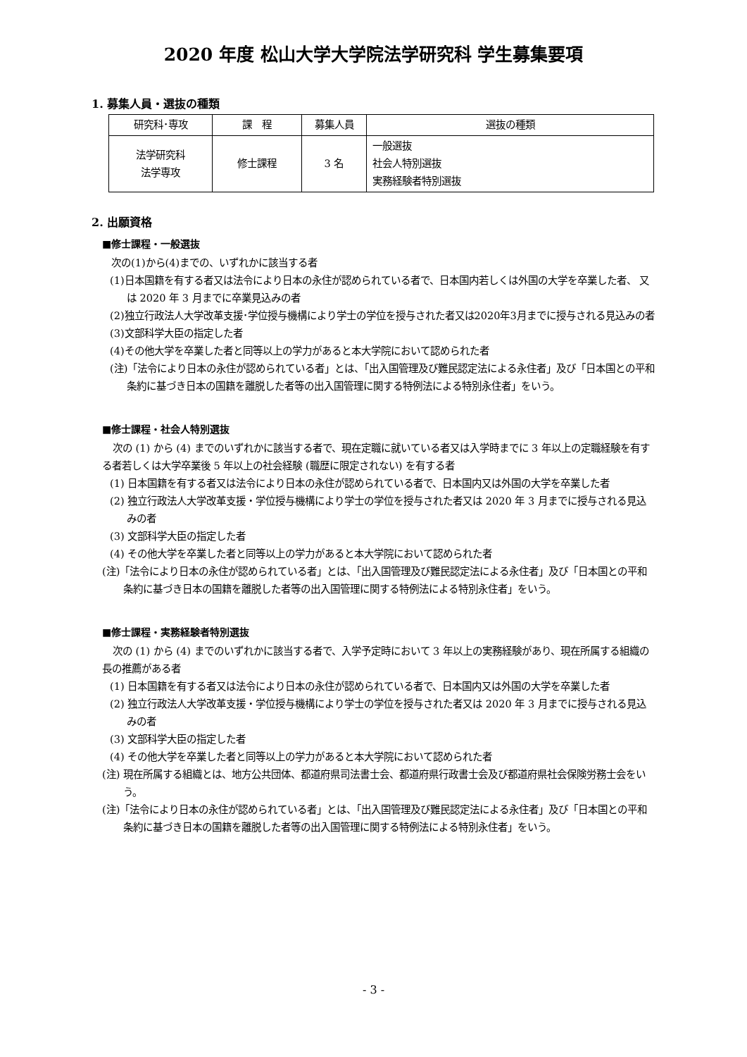2020 年度 松山大学大学院法学研究科 学生募集要項
1. 募集人員・選抜の種類
| 研究科･専攻 | 課 程 | 募集人員 | 選抜の種類 |
| --- | --- | --- | --- |
| 法学研究科 法学専攻 | 修士課程 | 3 名 | 一般選抜 社会人特別選抜 実務経験者特別選抜 |
2. 出願資格
■修士課程・一般選抜
次の(1)から(4)までの、いずれかに該当する者
(1)日本国籍を有する者又は法令により日本の永住が認められている者で、日本国内若しくは外国の大学を卒業した者、 又は 2020 年 3 月までに卒業見込みの者
(2)独立行政法人大学改革支援･学位授与機構により学士の学位を授与された者又は2020年3月までに授与される見込みの者
(3)文部科学大臣の指定した者
(4)その他大学を卒業した者と同等以上の学力があると本大学院において認められた者
(注)「法令により日本の永住が認められている者」とは、「出入国管理及び難民認定法による永住者」及び「日本国との平和条約に基づき日本の国籍を離脱した者等の出入国管理に関する特例法による特別永住者」をいう。
■修士課程・社会人特別選抜
次の (1) から (4) までのいずれかに該当する者で、現在定職に就いている者又は入学時までに 3 年以上の定職経験を有する者若しくは大学卒業後 5 年以上の社会経験 (職歴に限定されない) を有する者
(1) 日本国籍を有する者又は法令により日本の永住が認められている者で、日本国内又は外国の大学を卒業した者
(2) 独立行政法人大学改革支援・学位授与機構により学士の学位を授与された者又は 2020 年 3 月までに授与される見込みの者
(3) 文部科学大臣の指定した者
(4) その他大学を卒業した者と同等以上の学力があると本大学院において認められた者
(注)「法令により日本の永住が認められている者」とは、「出入国管理及び難民認定法による永住者」及び「日本国との平和条約に基づき日本の国籍を離脱した者等の出入国管理に関する特例法による特別永住者」をいう。
■修士課程・実務経験者特別選抜
次の (1) から (4) までのいずれかに該当する者で、入学予定時において 3 年以上の実務経験があり、現在所属する組織の長の推薦がある者
(1) 日本国籍を有する者又は法令により日本の永住が認められている者で、日本国内又は外国の大学を卒業した者
(2) 独立行政法人大学改革支援・学位授与機構により学士の学位を授与された者又は 2020 年 3 月までに授与される見込みの者
(3) 文部科学大臣の指定した者
(4) その他大学を卒業した者と同等以上の学力があると本大学院において認められた者
(注) 現在所属する組織とは、地方公共団体、都道府県司法書士会、都道府県行政書士会及び都道府県社会保険労務士会をいう。
(注)「法令により日本の永住が認められている者」とは、「出入国管理及び難民認定法による永住者」及び「日本国との平和条約に基づき日本の国籍を離脱した者等の出入国管理に関する特例法による特別永住者」をいう。
- 3 -